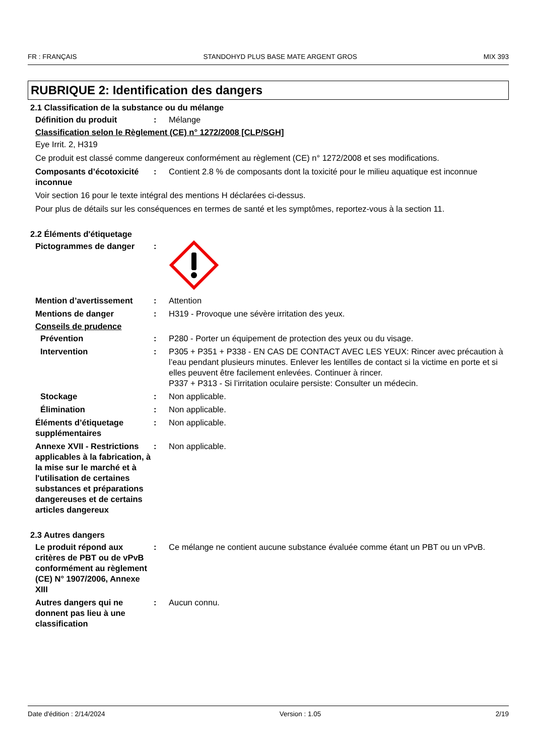FR : FRANÇAIS STANDOHYD PLUS BASE MATE ARGENT GROS MIX 393
RUBRIQUE 2: Identification des dangers
2.1 Classification de la substance ou du mélange
Définition du produit : Mélange
Classification selon le Règlement (CE) n° 1272/2008 [CLP/SGH]
Eye Irrit. 2, H319
Ce produit est classé comme dangereux conformément au règlement (CE) n° 1272/2008 et ses modifications.
Composants d’écotoxicité inconnue
: Contient 2.8 % de composants dont la toxicité pour le milieu aquatique est inconnue
Voir section 16 pour le texte intégral des mentions H déclarées ci-dessus.
Pour plus de détails sur les conséquences en termes de santé et les symptômes, reportez-vous à la section 11.
2.2 Éléments d'étiquetage
Pictogrammes de danger :
Mention d’avertissement : Attention
Mentions de danger : H319 - Provoque une sévère irritation des yeux.
Conseils de prudence
Prévention : P280 - Porter un équipement de protection des yeux ou du visage.
Intervention : P305 + P351 + P338 - EN CAS DE CONTACT AVEC LES YEUX: Rincer avec précaution à l’eau pendant plusieurs minutes. Enlever les lentilles de contact si la victime en porte et si elles peuvent être facilement enlevées. Continuer à rincer.
P337 + P313 - Si l’irritation oculaire persiste: Consulter un médecin.
Stockage : Non applicable.
Élimination : Non applicable.
Éléments d’étiquetage supplémentaires
: Non applicable.
Annexe XVII - Restrictions applicables à la fabrication, à la mise sur le marché et à l'utilisation de certaines substances et préparations dangereuses et de certains articles dangereux
: Non applicable.
2.3 Autres dangers
Le produit répond aux critères de PBT ou de vPvB conformément au règlement (CE) N° 1907/2006, Annexe XIII
: Ce mélange ne contient aucune substance évaluée comme étant un PBT ou un vPvB.
Autres dangers qui ne donnent pas lieu à une classification
: Aucun connu.
Date d'édition : 2/14/2024 Version : 1.05 2/19